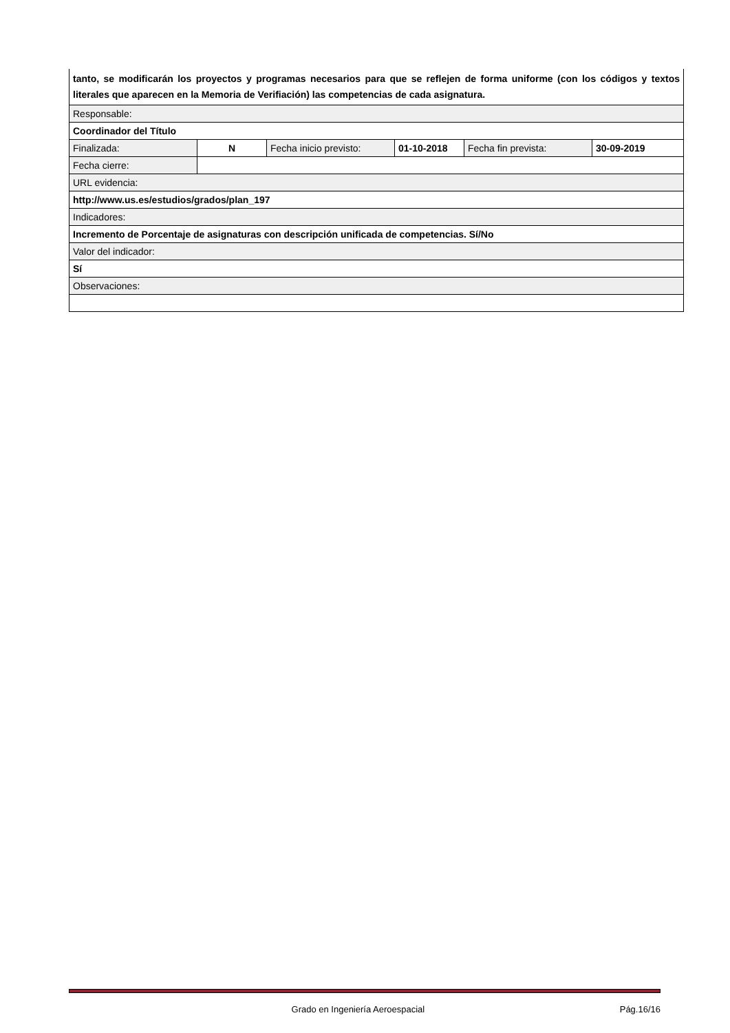| tanto, se modificarán los proyectos y programas necesarios para que se reflejen de forma uniforme (con los códigos y textos literales que aparecen en la Memoria de Verifiación) las competencias de cada asignatura. | | | | | |
| Responsable: | | | | | |
| Coordinador del Título | | | | | |
| Finalizada: | N | Fecha inicio previsto: | 01-10-2018 | Fecha fin prevista: | 30-09-2019 |
| Fecha cierre: | | | | | |
| URL evidencia: | | | | | |
| http://www.us.es/estudios/grados/plan_197 | | | | | |
| Indicadores: | | | | | |
| Incremento de Porcentaje de asignaturas con descripción unificada de competencias. Sí/No | | | | | |
| Valor del indicador: | | | | | |
| Sí | | | | | |
| Observaciones: | | | | | |
Grado en Ingeniería Aeroespacial Pág.16/16